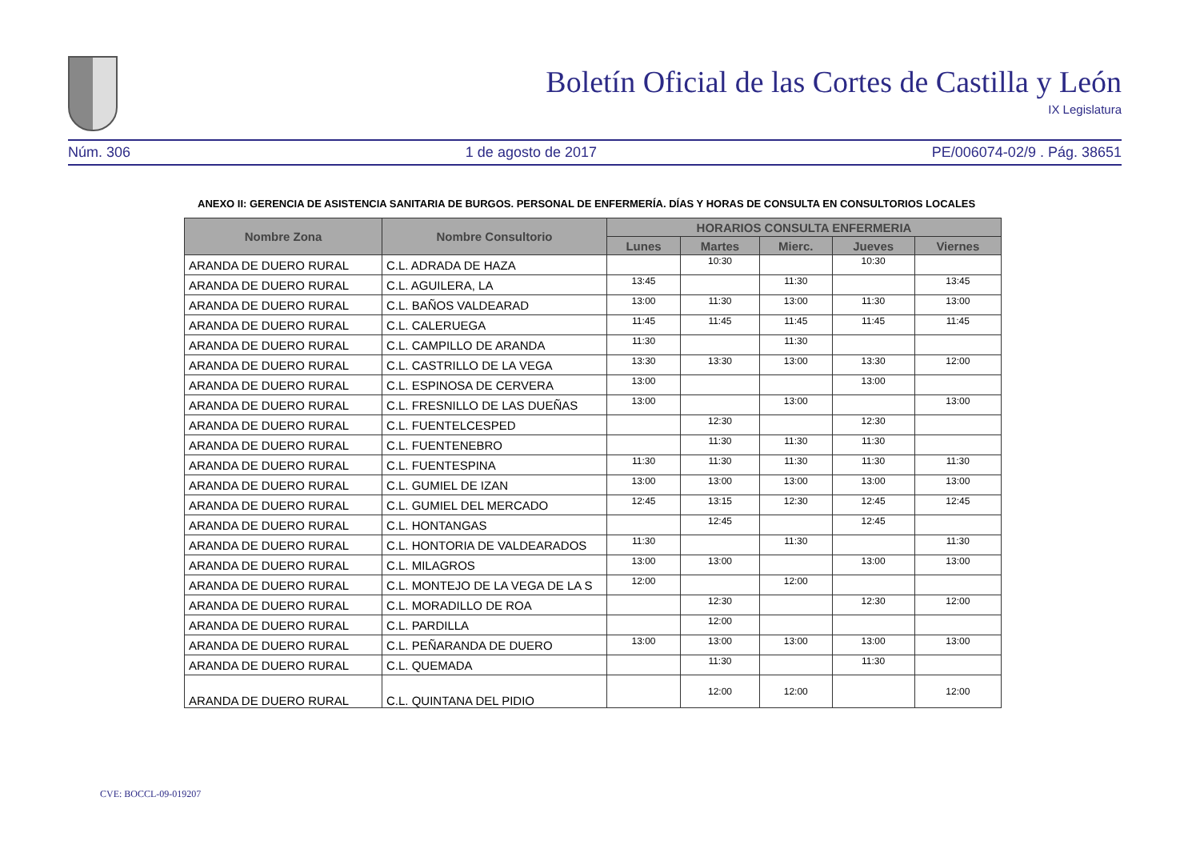Boletín Oficial de las Cortes de Castilla y León
IX Legislatura
Núm. 306 1 de agosto de 2017 PE/006074-02/9 . Pág. 38651
ANEXO II: GERENCIA DE ASISTENCIA SANITARIA DE BURGOS. PERSONAL DE ENFERMERÍA. DÍAS Y HORAS DE CONSULTA EN CONSULTORIOS LOCALES
| Nombre Zona | Nombre Consultorio | HORARIOS CONSULTA ENFERMERIA | | | | |
| --- | --- | --- | --- | --- | --- | --- |
| | | Lunes | Martes | Mierc. | Jueves | Viernes |
| ARANDA DE DUERO RURAL | C.L. ADRADA DE HAZA | | 10:30 | | 10:30 | |
| ARANDA DE DUERO RURAL | C.L. AGUILERA, LA | 13:45 | | 11:30 | | 13:45 |
| ARANDA DE DUERO RURAL | C.L. BAÑOS VALDEARAD | 13:00 | 11:30 | 13:00 | 11:30 | 13:00 |
| ARANDA DE DUERO RURAL | C.L. CALERUEGA | 11:45 | 11:45 | 11:45 | 11:45 | 11:45 |
| ARANDA DE DUERO RURAL | C.L. CAMPILLO DE ARANDA | 11:30 | | 11:30 | | |
| ARANDA DE DUERO RURAL | C.L. CASTRILLO DE LA VEGA | 13:30 | 13:30 | 13:00 | 13:30 | 12:00 |
| ARANDA DE DUERO RURAL | C.L. ESPINOSA DE CERVERA | 13:00 | | | 13:00 | |
| ARANDA DE DUERO RURAL | C.L. FRESNILLO DE LAS DUEÑAS | 13:00 | | 13:00 | | 13:00 |
| ARANDA DE DUERO RURAL | C.L. FUENTELCESPED | | 12:30 | | 12:30 | |
| ARANDA DE DUERO RURAL | C.L. FUENTENEBRO | | 11:30 | 11:30 | 11:30 | |
| ARANDA DE DUERO RURAL | C.L. FUENTESPINA | 11:30 | 11:30 | 11:30 | 11:30 | 11:30 |
| ARANDA DE DUERO RURAL | C.L. GUMIEL DE IZAN | 13:00 | 13:00 | 13:00 | 13:00 | 13:00 |
| ARANDA DE DUERO RURAL | C.L. GUMIEL DEL MERCADO | 12:45 | 13:15 | 12:30 | 12:45 | 12:45 |
| ARANDA DE DUERO RURAL | C.L. HONTANGAS | | 12:45 | | 12:45 | |
| ARANDA DE DUERO RURAL | C.L. HONTORIA DE VALDEARADOS | 11:30 | | 11:30 | | 11:30 |
| ARANDA DE DUERO RURAL | C.L. MILAGROS | 13:00 | 13:00 | | 13:00 | 13:00 |
| ARANDA DE DUERO RURAL | C.L. MONTEJO DE LA VEGA DE LA S | 12:00 | | 12:00 | | |
| ARANDA DE DUERO RURAL | C.L. MORADILLO DE ROA | | 12:30 | | 12:30 | 12:00 |
| ARANDA DE DUERO RURAL | C.L. PARDILLA | | 12:00 | | | |
| ARANDA DE DUERO RURAL | C.L. PEÑARANDA DE DUERO | 13:00 | 13:00 | 13:00 | 13:00 | 13:00 |
| ARANDA DE DUERO RURAL | C.L. QUEMADA | | 11:30 | | 11:30 | |
| ARANDA DE DUERO RURAL | C.L. QUINTANA DEL PIDIO | | 12:00 | 12:00 | | 12:00 |
CVE: BOCCL-09-019207